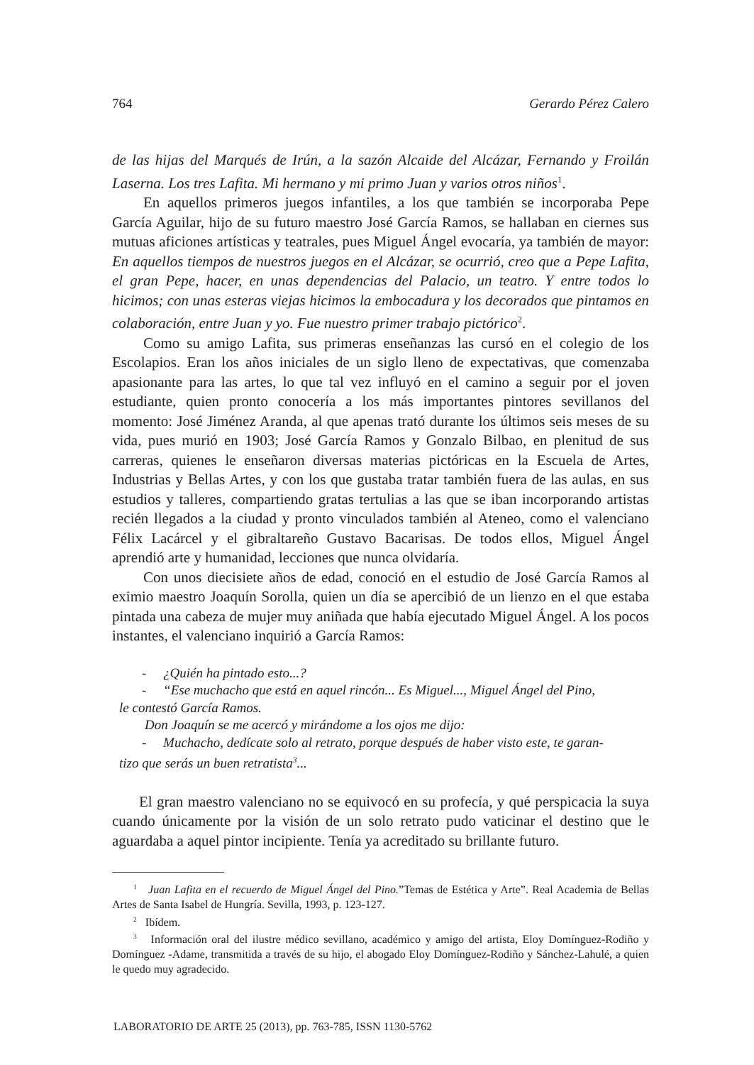764 Gerardo Pérez Calero
de las hijas del Marqués de Irún, a la sazón Alcaide del Alcázar, Fernando y Froilán Laserna. Los tres Lafita. Mi hermano y mi primo Juan y varios otros niños<sup>1</sup>.
En aquellos primeros juegos infantiles, a los que también se incorporaba Pepe García Aguilar, hijo de su futuro maestro José García Ramos, se hallaban en ciernes sus mutuas aficiones artísticas y teatrales, pues Miguel Ángel evocaría, ya también de mayor: En aquellos tiempos de nuestros juegos en el Alcázar, se ocurrió, creo que a Pepe Lafita, el gran Pepe, hacer, en unas dependencias del Palacio, un teatro. Y entre todos lo hicimos; con unas esteras viejas hicimos la embocadura y los decorados que pintamos en colaboración, entre Juan y yo. Fue nuestro primer trabajo pictórico<sup>2</sup>.
Como su amigo Lafita, sus primeras enseñanzas las cursó en el colegio de los Escolapios. Eran los años iniciales de un siglo lleno de expectativas, que comenzaba apasionante para las artes, lo que tal vez influyó en el camino a seguir por el joven estudiante, quien pronto conocería a los más importantes pintores sevillanos del momento: José Jiménez Aranda, al que apenas trató durante los últimos seis meses de su vida, pues murió en 1903; José García Ramos y Gonzalo Bilbao, en plenitud de sus carreras, quienes le enseñaron diversas materias pictóricas en la Escuela de Artes, Industrias y Bellas Artes, y con los que gustaba tratar también fuera de las aulas, en sus estudios y talleres, compartiendo gratas tertulias a las que se iban incorporando artistas recién llegados a la ciudad y pronto vinculados también al Ateneo, como el valenciano Félix Lacárcel y el gibraltareño Gustavo Bacarisas. De todos ellos, Miguel Ángel aprendió arte y humanidad, lecciones que nunca olvidaría.
Con unos diecisiete años de edad, conoció en el estudio de José García Ramos al eximio maestro Joaquín Sorolla, quien un día se apercibió de un lienzo en el que estaba pintada una cabeza de mujer muy aniñada que había ejecutado Miguel Ángel. A los pocos instantes, el valenciano inquirió a García Ramos:
- ¿Quién ha pintado esto...?
- “Ese muchacho que está en aquel rincón... Es Miguel..., Miguel Ángel del Pino,
le contestó García Ramos.
Don Joaquín se me acercó y mirándome a los ojos me dijo:
- Muchacho, dedícate solo al retrato, porque después de haber visto este, te garan-
tizo que serás un buen retratista<sup>3</sup>...
El gran maestro valenciano no se equivocó en su profecía, y qué perspicacia la suya cuando únicamente por la visión de un solo retrato pudo vaticinar el destino que le aguardaba a aquel pintor incipiente. Tenía ya acreditado su brillante futuro.
<sup>1</sup> Juan Lafita en el recuerdo de Miguel Ángel del Pino.”Temas de Estética y Arte”. Real Academia de Bellas Artes de Santa Isabel de Hungría. Sevilla, 1993, p. 123-127.
<sup>2</sup> Ibídem.
<sup>3</sup> Información oral del ilustre médico sevillano, académico y amigo del artista, Eloy Domínguez-Rodiño y Domínguez -Adame, transmitida a través de su hijo, el abogado Eloy Domínguez-Rodiño y Sánchez-Lahulé, a quien le quedo muy agradecido.
LABORATORIO DE ARTE 25 (2013), pp. 763-785, ISSN 1130-5762